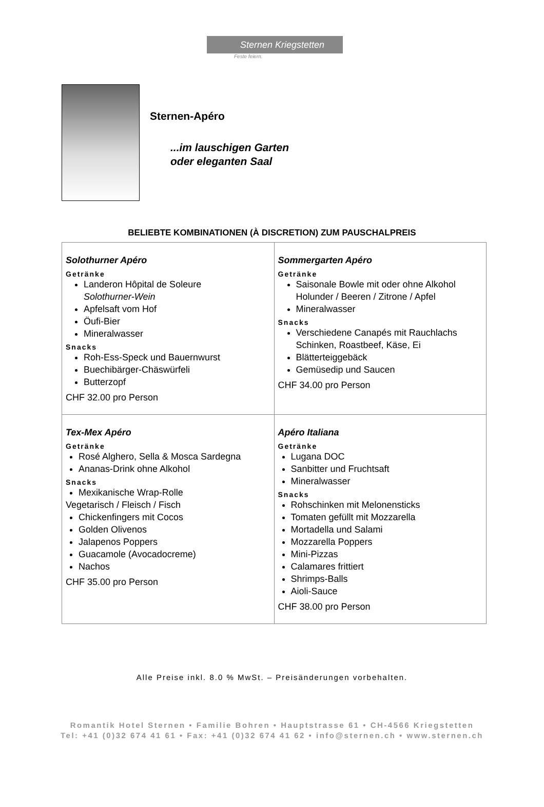Sternen Kriegstetten
Feste feiern.
Sternen-Apéro
...im lauschigen Garten
oder eleganten Saal
BELIEBTE KOMBINATIONEN (À DISCRETION) ZUM PAUSCHALPREIS
| Solothurner Apéro Getränke Landeron Hôpital de Soleure Solothurner-Wein Apfelsaft vom Hof Öufi-Bier Mineralwasser Snacks Roh-Ess-Speck und Bauernwurst Buechibärger-Chäswürfeli Butterzopf CHF 32.00 pro Person | Sommergarten Apéro Getränke Saisonale Bowle mit oder ohne Alkohol Holunder / Beeren / Zitrone / Apfel Mineralwasser Snacks Verschiedene Canapés mit Rauchlachs Schinken, Roastbeef, Käse, Ei Blätterteiggebäck Gemüsedip und Saucen CHF 34.00 pro Person |
| Tex-Mex Apéro Getränke Rosé Alghero, Sella & Mosca Sardegna Ananas-Drink ohne Alkohol Snacks Mexikanische Wrap-Rolle Vegetarisch / Fleisch / Fisch Chickenfingers mit Cocos Golden Olivenos Jalapenos Poppers Guacamole (Avocadocreme) Nachos CHF 35.00 pro Person | Apéro Italiana Getränke Lugana DOC Sanbitter und Fruchtsaft Mineralwasser Snacks Rohschinken mit Melonensticks Tomaten gefüllt mit Mozzarella Mortadella und Salami Mozzarella Poppers Mini-Pizzas Calamares frittiert Shrimps-Balls Aioli-Sauce CHF 38.00 pro Person |
Alle Preise inkl. 8.0 % MwSt. – Preisänderungen vorbehalten.
Romantik Hotel Sternen • Familie Bohren • Hauptstrasse 61 • CH-4566 Kriegstetten
Tel: +41 (0)32 674 41 61 • Fax: +41 (0)32 674 41 62 • info@sternen.ch • www.sternen.ch